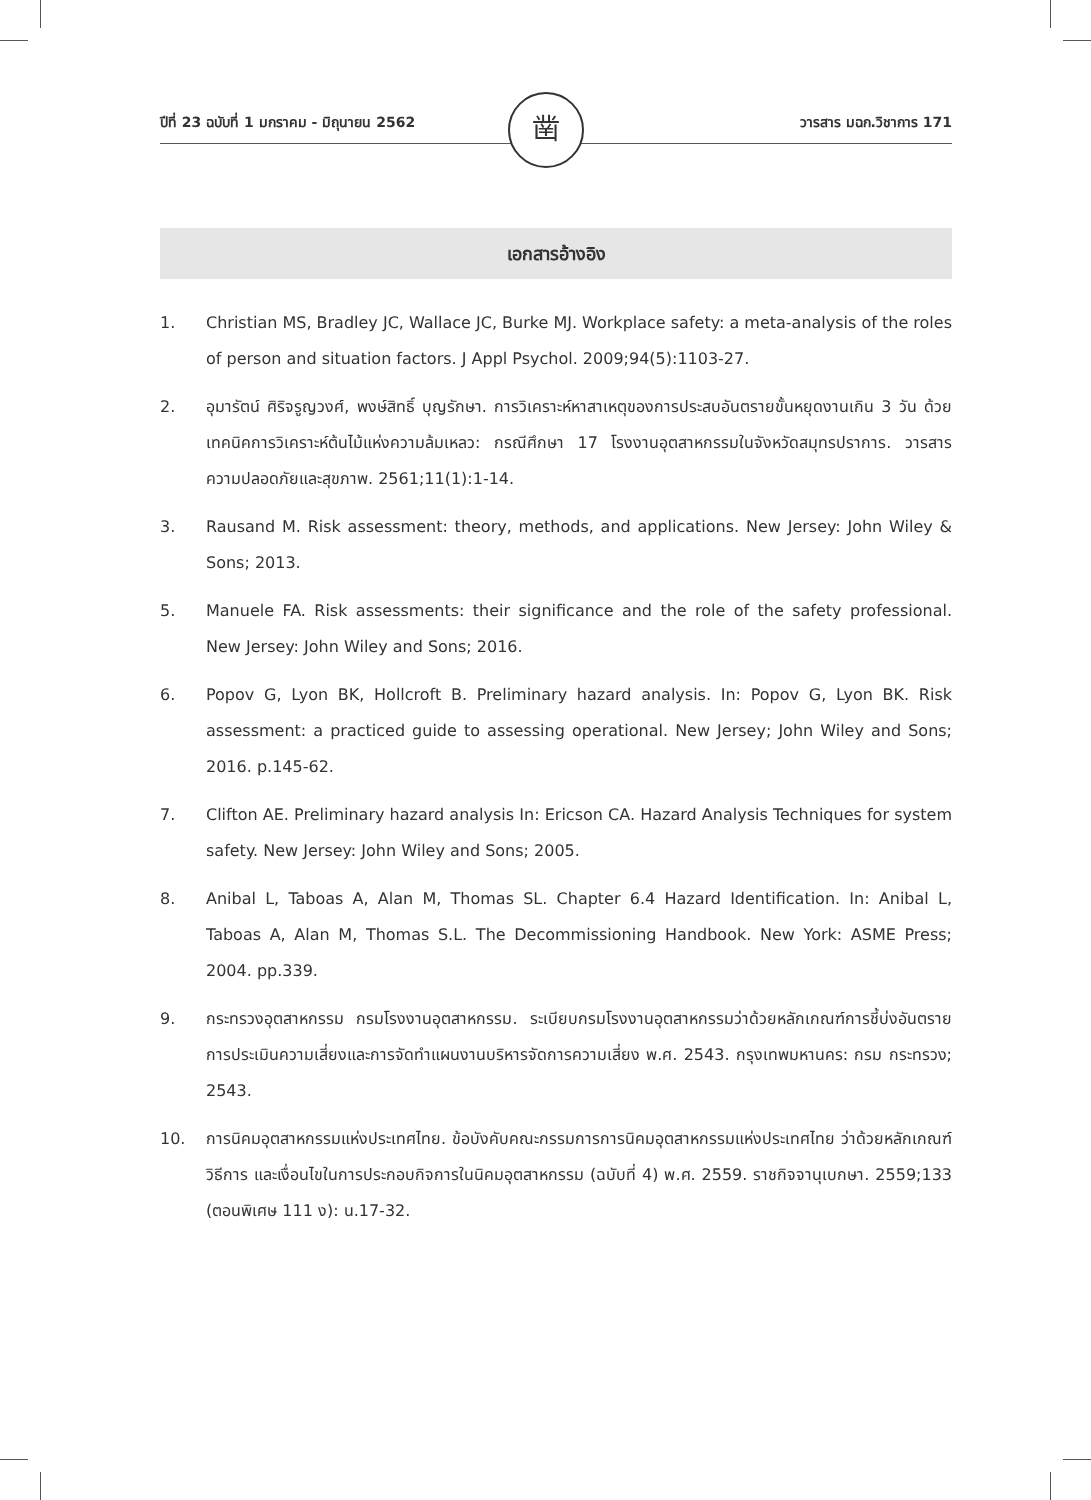ปีที่ 23 ฉบับที่ 1 มกราคม - มิถุนายน 2562
วารสาร มฉก.วิชาการ 171
凿
เอกสารอ้างอิง
1. Christian MS, Bradley JC, Wallace JC, Burke MJ. Workplace safety: a meta-analysis of the roles of person and situation factors. J Appl Psychol. 2009;94(5):1103-27.
2. อุมารัตน์ ศิริจรูญวงศ์, พงษ์สิทธิ์ บุญรักษา. การวิเคราะห์หาสาเหตุของการประสบอันตรายขั้นหยุดงานเกิน 3 วัน ด้วยเทคนิคการวิเคราะห์ต้นไม้แห่งความล้มเหลว: กรณีศึกษา 17 โรงงานอุตสาหกรรมในจังหวัดสมุทรปราการ. วารสารความปลอดภัยและสุขภาพ. 2561;11(1):1-14.
3. Rausand M. Risk assessment: theory, methods, and applications. New Jersey: John Wiley & Sons; 2013.
5. Manuele FA. Risk assessments: their significance and the role of the safety professional. New Jersey: John Wiley and Sons; 2016.
6. Popov G, Lyon BK, Hollcroft B. Preliminary hazard analysis. In: Popov G, Lyon BK. Risk assessment: a practiced guide to assessing operational. New Jersey; John Wiley and Sons; 2016. p.145-62.
7. Clifton AE. Preliminary hazard analysis In: Ericson CA. Hazard Analysis Techniques for system safety. New Jersey: John Wiley and Sons; 2005.
8. Anibal L, Taboas A, Alan M, Thomas SL. Chapter 6.4 Hazard Identification. In: Anibal L, Taboas A, Alan M, Thomas S.L. The Decommissioning Handbook. New York: ASME Press; 2004. pp.339.
9. กระทรวงอุตสาหกรรม กรมโรงงานอุตสาหกรรม. ระเบียบกรมโรงงานอุตสาหกรรมว่าด้วยหลักเกณฑ์การชี้บ่งอันตราย การประเมินความเสี่ยงและการจัดทำแผนงานบริหารจัดการความเสี่ยง พ.ศ. 2543. กรุงเทพมหานคร: กรม กระทรวง; 2543.
10. การนิคมอุตสาหกรรมแห่งประเทศไทย. ข้อบังคับคณะกรรมการการนิคมอุตสาหกรรมแห่งประเทศไทย ว่าด้วยหลักเกณฑ์ วิธีการ และเงื่อนไขในการประกอบกิจการในนิคมอุตสาหกรรม (ฉบับที่ 4) พ.ศ. 2559. ราชกิจจานุเบกษา. 2559;133 (ตอนพิเศษ 111 ง): น.17-32.